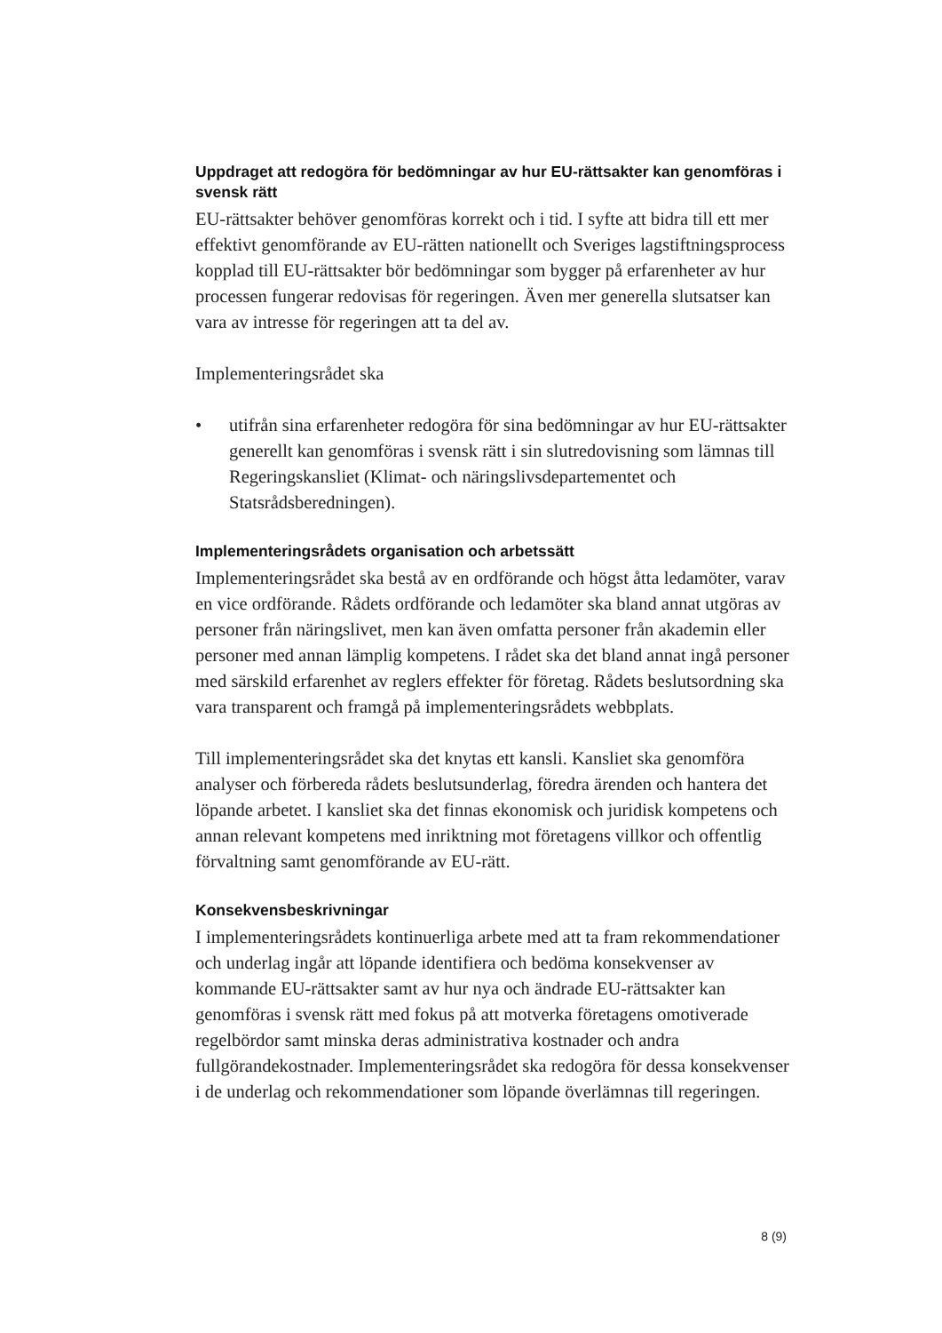Uppdraget att redogöra för bedömningar av hur EU-rättsakter kan genomföras i svensk rätt
EU-rättsakter behöver genomföras korrekt och i tid. I syfte att bidra till ett mer effektivt genomförande av EU-rätten nationellt och Sveriges lagstiftningsprocess kopplad till EU-rättsakter bör bedömningar som bygger på erfarenheter av hur processen fungerar redovisas för regeringen. Även mer generella slutsatser kan vara av intresse för regeringen att ta del av.
Implementeringsrådet ska
• utifrån sina erfarenheter redogöra för sina bedömningar av hur EU-rättsakter generellt kan genomföras i svensk rätt i sin slutredovisning som lämnas till Regeringskansliet (Klimat- och näringslivsdepartementet och Statsrådsberedningen).
Implementeringsrådets organisation och arbetssätt
Implementeringsrådet ska bestå av en ordförande och högst åtta ledamöter, varav en vice ordförande. Rådets ordförande och ledamöter ska bland annat utgöras av personer från näringslivet, men kan även omfatta personer från akademin eller personer med annan lämplig kompetens. I rådet ska det bland annat ingå personer med särskild erfarenhet av reglers effekter för företag. Rådets beslutsordning ska vara transparent och framgå på implementeringsrådets webbplats.
Till implementeringsrådet ska det knytas ett kansli. Kansliet ska genomföra analyser och förbereda rådets beslutsunderlag, föredra ärenden och hantera det löpande arbetet. I kansliet ska det finnas ekonomisk och juridisk kompetens och annan relevant kompetens med inriktning mot företagens villkor och offentlig förvaltning samt genomförande av EU-rätt.
Konsekvensbeskrivningar
I implementeringsrådets kontinuerliga arbete med att ta fram rekommendationer och underlag ingår att löpande identifiera och bedöma konsekvenser av kommande EU-rättsakter samt av hur nya och ändrade EU-rättsakter kan genomföras i svensk rätt med fokus på att motverka företagens omotiverade regelbördor samt minska deras administrativa kostnader och andra fullgörandekostnader. Implementeringsrådet ska redogöra för dessa konsekvenser i de underlag och rekommendationer som löpande överlämnas till regeringen.
8 (9)